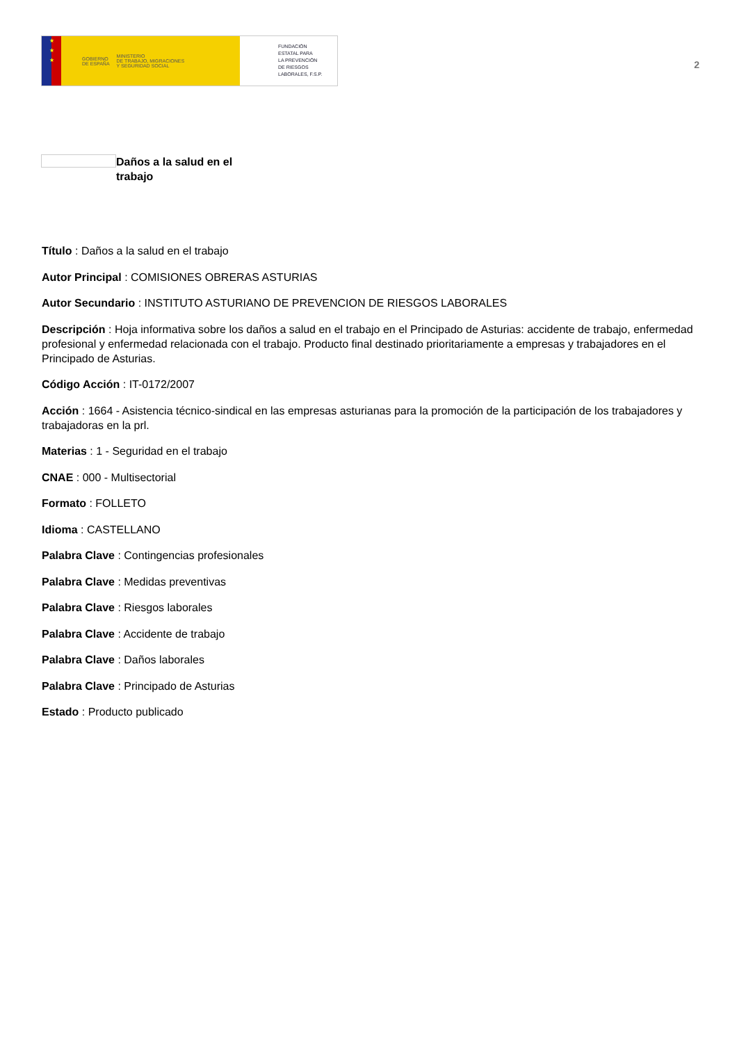★
★
★
GOBIERNO
DE ESPAÑA MINISTERIO
DE TRABAJO, MIGRACIONES
Y SEGURIDAD SOCIAL
FUNDACIÓN
ESTATAL PARA
LA PREVENCIÓN
DE RIESGOS
LABORALES, F.S.P.
2
Daños a la salud en el trabajo
Título : Daños a la salud en el trabajo
Autor Principal : COMISIONES OBRERAS ASTURIAS
Autor Secundario : INSTITUTO ASTURIANO DE PREVENCION DE RIESGOS LABORALES
Descripción : Hoja informativa sobre los daños a salud en el trabajo en el Principado de Asturias: accidente de trabajo, enfermedad profesional y enfermedad relacionada con el trabajo. Producto final destinado prioritariamente a empresas y trabajadores en el Principado de Asturias.
Código Acción : IT-0172/2007
Acción : 1664 - Asistencia técnico-sindical en las empresas asturianas para la promoción de la participación de los trabajadores y trabajadoras en la prl.
Materias : 1 - Seguridad en el trabajo
CNAE : 000 - Multisectorial
Formato : FOLLETO
Idioma : CASTELLANO
Palabra Clave : Contingencias profesionales
Palabra Clave : Medidas preventivas
Palabra Clave : Riesgos laborales
Palabra Clave : Accidente de trabajo
Palabra Clave : Daños laborales
Palabra Clave : Principado de Asturias
Estado : Producto publicado